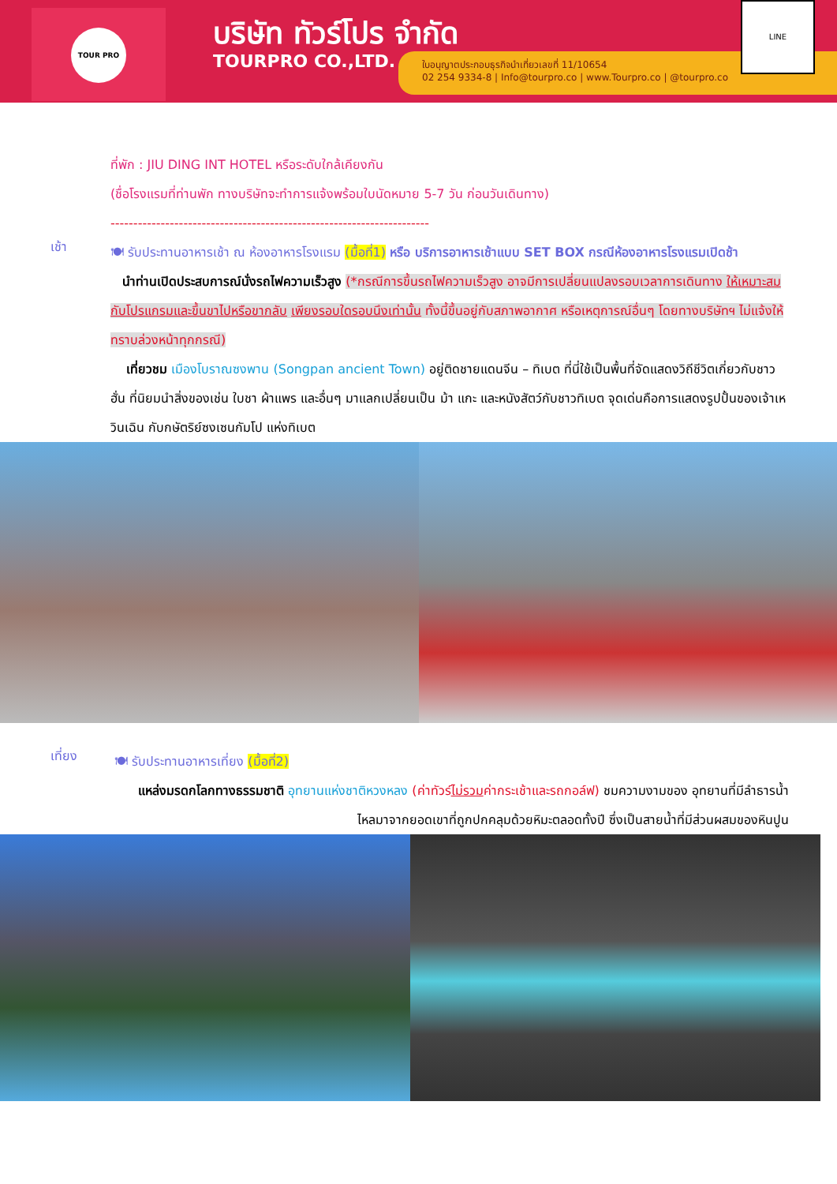TOUR PRO บริษัท ทัวร์โปร จำกัด
TOURPRO CO.,LTD.
ใบอนุญาตประกอบธุรกิจนำเที่ยวเลขที่ 11/10654
02 254 9334-8 | Info@tourpro.co | www.Tourpro.co | @tourpro.co
LINE
ที่พัก : JIU DING INT HOTEL หรือระดับใกล้เคียงกัน
(ชื่อโรงแรมที่ท่านพัก ทางบริษัทจะทำการแจ้งพร้อมใบนัดหมาย 5-7 วัน ก่อนวันเดินทาง)
----------------------------------------------------------------------
เช้า
🍽 รับประทานอาหารเช้า ณ ห้องอาหารโรงแรม (มื้อที่1) หรือ บริการอาหารเช้าแบบ SET BOX กรณีห้องอาหารโรงแรมเปิดช้า
นำท่านเปิดประสบการณ์นั่งรถไฟความเร็วสูง (*กรณีการขึ้นรถไฟความเร็วสูง อาจมีการเปลี่ยนแปลงรอบเวลาการเดินทาง ให้เหมาะสมกับโปรแกรมและขึ้นขาไปหรือขากลับ เพียงรอบใดรอบนึงเท่านั้น ทั้งนี้ขึ้นอยู่กับสภาพอากาศ หรือเหตุการณ์อื่นๆ โดยทางบริษัทฯ ไม่แจ้งให้ทราบล่วงหน้าทุกกรณี)
เที่ยวชม เมืองโบราณซงพาน (Songpan ancient Town) อยู่ติดชายแดนจีน – ทิเบต ที่นี่ใช้เป็นพื้นที่จัดแสดงวิถีชีวิตเกี่ยวกับชาวฮั่น ที่นิยมนำสิ่งของเช่น ใบชา ผ้าแพร และอื่นๆ มาแลกเปลี่ยนเป็น ม้า แกะ และหนังสัตว์กับชาวทิเบต จุดเด่นคือการแสดงรูปปั้นของเจ้าเหวินเฉิน กับกษัตริย์ซงเซนกัมโป แห่งทิเบต
เที่ยง
🍽 รับประทานอาหารเที่ยง (มื้อที่2)
แหล่งมรดกโลกทางธรรมชาติ อุทยานแห่งชาติหวงหลง (ค่าทัวร์ไม่รวมค่ากระเช้าและรถกอล์ฟ) ชมความงามของ อุทยานที่มีลำธารน้ำไหลมาจากยอดเขาที่ถูกปกคลุมด้วยหิมะตลอดทั้งปี ซึ่งเป็นสายน้ำที่มีส่วนผสมของหินปูน